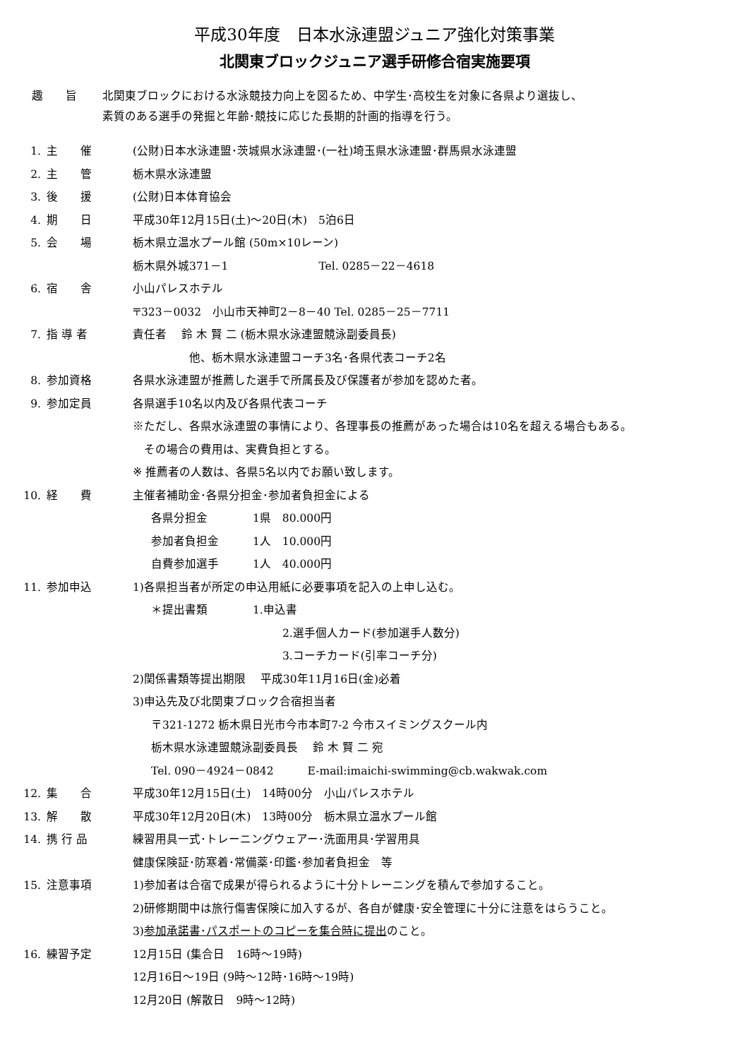平成30年度　日本水泳連盟ジュニア強化対策事業
北関東ブロックジュニア選手研修合宿実施要項
趣　　旨 北関東ブロックにおける水泳競技力向上を図るため、中学生･高校生を対象に各県より選抜し、
素質のある選手の発掘と年齢･競技に応じた長期的計画的指導を行う。
1. 主　　催 (公財)日本水泳連盟･茨城県水泳連盟･(一社)埼玉県水泳連盟･群馬県水泳連盟
2. 主　　管 栃木県水泳連盟
3. 後　　援 (公財)日本体育協会
4. 期　　日 平成30年12月15日(土)～20日(木)　5泊6日
5. 会　　場 栃木県立温水プール館 (50m×10レーン)
栃木県外城371－1　　　　　　　　Tel. 0285－22－4618
6. 宿　　舎 小山パレスホテル
〒323－0032　小山市天神町2－8－40 Tel. 0285－25－7711
7. 指 導 者 責任者　 鈴 木 賢 二 (栃木県水泳連盟競泳副委員長)
他、栃木県水泳連盟コーチ3名･各県代表コーチ2名
8. 参加資格 各県水泳連盟が推薦した選手で所属長及び保護者が参加を認めた者。
9. 参加定員 各県選手10名以内及び各県代表コーチ
※ただし、各県水泳連盟の事情により、各理事長の推薦があった場合は10名を超える場合もある。
　その場合の費用は、実費負担とする。
※ 推薦者の人数は、各県5名以内でお願い致します。
10. 経　　費 主催者補助金･各県分担金･参加者負担金による
各県分担金　　　　1県　80.000円
参加者負担金　　　1人　10.000円
自費参加選手　　　1人　40.000円
11. 参加申込 1)各県担当者が所定の申込用紙に必要事項を記入の上申し込む。
＊提出書類　　　　1.申込書
2.選手個人カード(参加選手人数分)
3.コーチカード(引率コーチ分)
2)関係書類等提出期限　 平成30年11月16日(金)必着
3)申込先及び北関東ブロック合宿担当者
〒321-1272 栃木県日光市今市本町7-2 今市スイミングスクール内
栃木県水泳連盟競泳副委員長　 鈴 木 賢 二 宛
Tel. 090－4924－0842　　　E-mail:imaichi-swimming@cb.wakwak.com
12. 集　　合 平成30年12月15日(土)　14時00分　小山パレスホテル
13. 解　　散 平成30年12月20日(木)　13時00分　栃木県立温水プール館
14. 携 行 品 練習用具一式･トレーニングウェアー･洗面用具･学習用具
健康保険証･防寒着･常備薬･印鑑･参加者負担金　等
15. 注意事項 1)参加者は合宿で成果が得られるように十分トレーニングを積んで参加すること。
2)研修期間中は旅行傷害保険に加入するが、各自が健康･安全管理に十分に注意をはらうこと。
3)参加承諾書･パスポートのコピーを集合時に提出のこと。
16. 練習予定 12月15日 (集合日　16時～19時)
12月16日～19日 (9時～12時･16時～19時)
12月20日 (解散日　9時～12時)